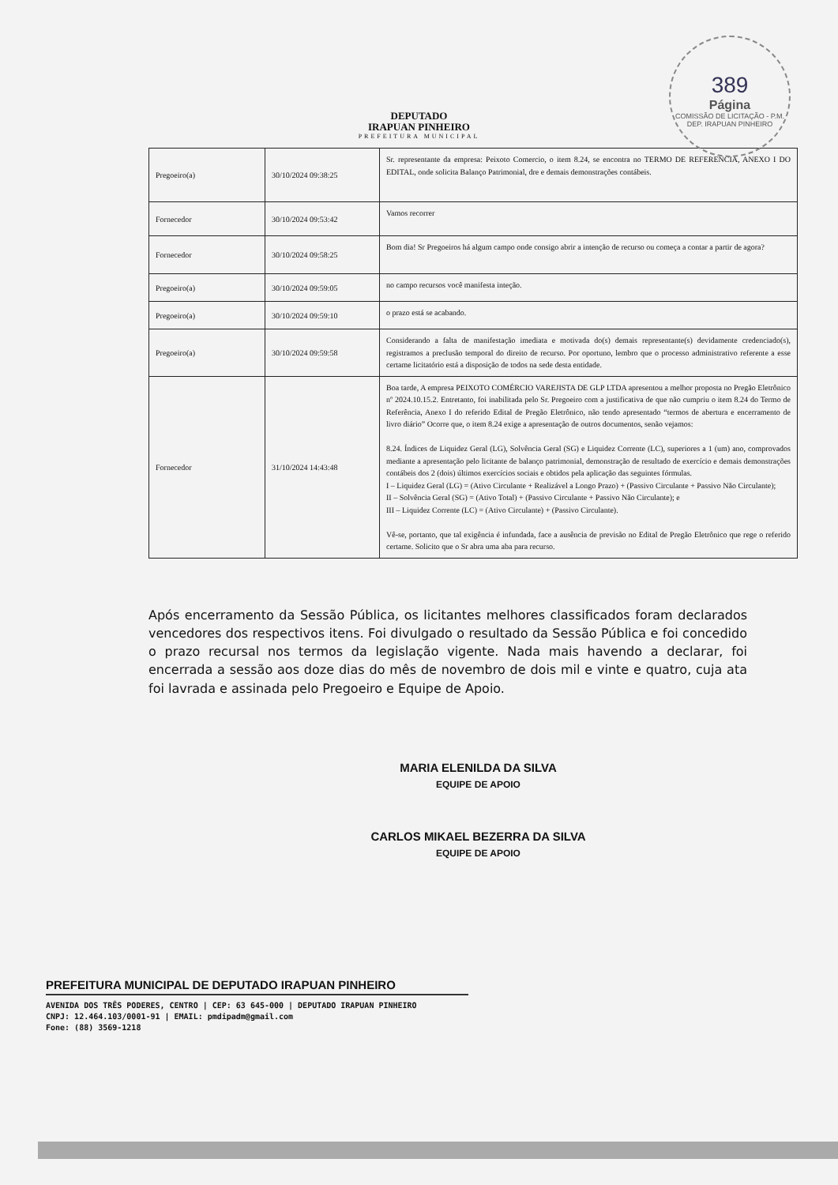389
Página
COMISSÃO DE LICITAÇÃO - P.M. DEP. IRAPUAN PINHEIRO
DEPUTADO
IRAPUAN PINHEIRO
PREFEITURA MUNICIPAL
| Pregoeiro(a) | 30/10/2024 09:38:25 | Sr. representante da empresa: Peixoto Comercio, o item 8.24, se encontra no TERMO DE REFERENCIA, ANEXO I DO EDITAL, onde solicita Balanço Patrimonial, dre e demais demonstrações contábeis. |
| Fornecedor | 30/10/2024 09:53:42 | Vamos recorrer |
| Fornecedor | 30/10/2024 09:58:25 | Bom dia! Sr Pregoeiros há algum campo onde consigo abrir a intenção de recurso ou começa a contar a partir de agora? |
| Pregoeiro(a) | 30/10/2024 09:59:05 | no campo recursos você manifesta inteção. |
| Pregoeiro(a) | 30/10/2024 09:59:10 | o prazo está se acabando. |
| Pregoeiro(a) | 30/10/2024 09:59:58 | Considerando a falta de manifestação imediata e motivada do(s) demais representante(s) devidamente credenciado(s), registramos a preclusão temporal do direito de recurso. Por oportuno, lembro que o processo administrativo referente a esse certame licitatório está a disposição de todos na sede desta entidade. |
| Fornecedor | 31/10/2024 14:43:48 | Boa tarde, A empresa PEIXOTO COMÉRCIO VAREJISTA DE GLP LTDA apresentou a melhor proposta no Pregão Eletrônico nº 2024.10.15.2. Entretanto, foi inabilitada pelo Sr. Pregoeiro com a justificativa de que não cumpriu o item 8.24 do Termo de Referência, Anexo I do referido Edital de Pregão Eletrônico, não tendo apresentado “termos de abertura e encerramento de livro diário” Ocorre que, o item 8.24 exige a apresentação de outros documentos, senão vejamos: 8.24. Índices de Liquidez Geral (LG), Solvência Geral (SG) e Liquidez Corrente (LC), superiores a 1 (um) ano, comprovados mediante a apresentação pelo licitante de balanço patrimonial, demonstração de resultado de exercício e demais demonstrações contábeis dos 2 (dois) últimos exercícios sociais e obtidos pela aplicação das seguintes fórmulas. I – Liquidez Geral (LG) = (Ativo Circulante + Realizável a Longo Prazo) + (Passivo Circulante + Passivo Não Circulante); II – Solvência Geral (SG) = (Ativo Total) + (Passivo Circulante + Passivo Não Circulante); e III – Liquidez Corrente (LC) = (Ativo Circulante) + (Passivo Circulante). Vê-se, portanto, que tal exigência é infundada, face a ausência de previsão no Edital de Pregão Eletrônico que rege o referido certame. Solicito que o Sr abra uma aba para recurso. |
Após encerramento da Sessão Pública, os licitantes melhores classificados foram declarados vencedores dos respectivos itens. Foi divulgado o resultado da Sessão Pública e foi concedido o prazo recursal nos termos da legislação vigente. Nada mais havendo a declarar, foi encerrada a sessão aos doze dias do mês de novembro de dois mil e vinte e quatro, cuja ata foi lavrada e assinada pelo Pregoeiro e Equipe de Apoio.
MARIA ELENILDA DA SILVA
EQUIPE DE APOIO
CARLOS MIKAEL BEZERRA DA SILVA
EQUIPE DE APOIO
PREFEITURA MUNICIPAL DE DEPUTADO IRAPUAN PINHEIRO
AVENIDA DOS TRÊS PODERES, CENTRO | CEP: 63 645-000 | DEPUTADO IRAPUAN PINHEIRO
CNPJ: 12.464.103/0001-91 | EMAIL: pmdipadm@gmail.com
Fone: (88) 3569-1218